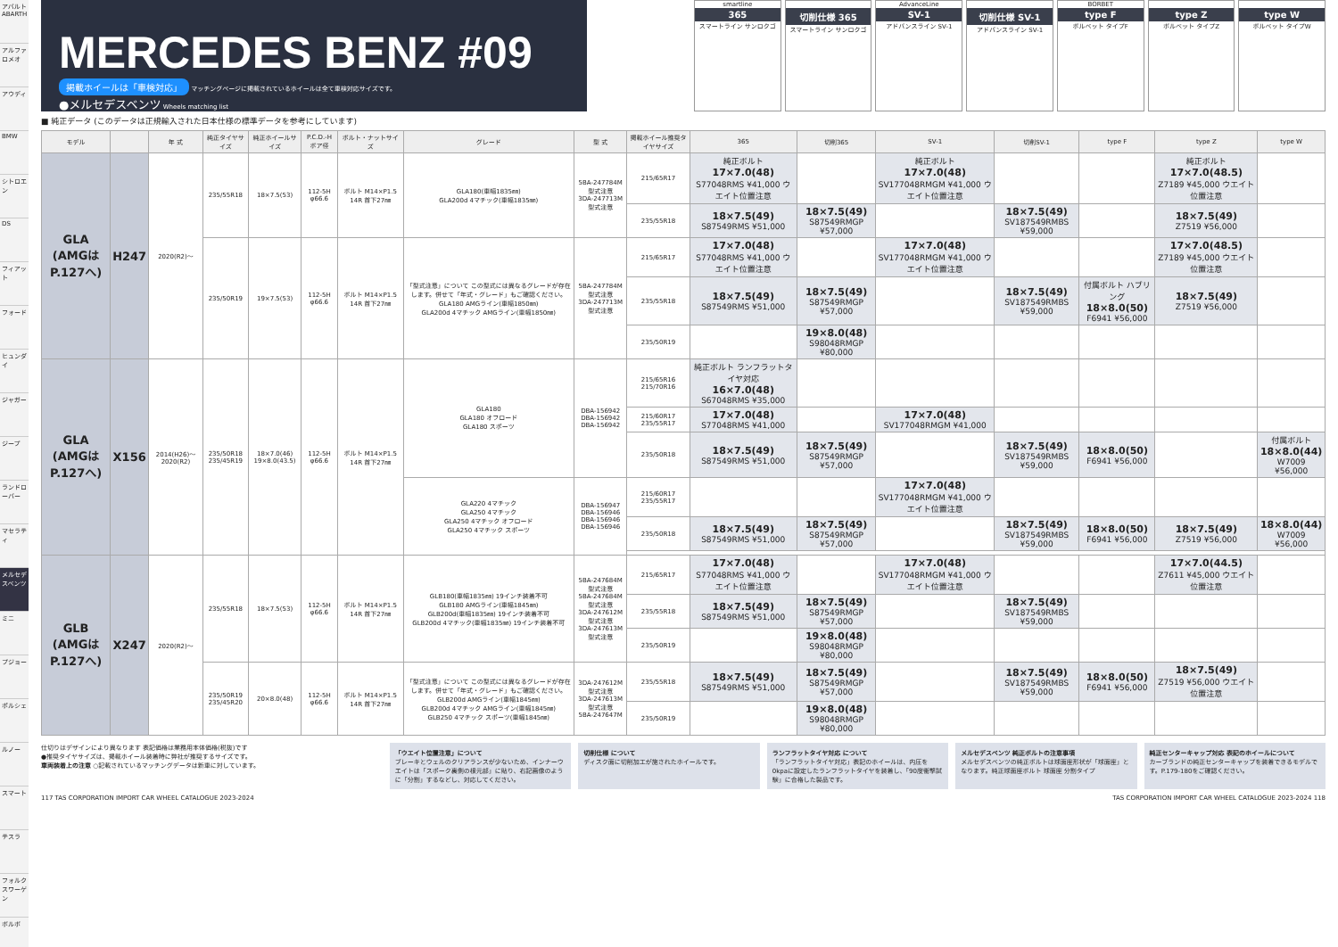アバルト ABARTH
アルファロメオ
アウディ
BMW
シトロエン
DS
フィアット
フォード
ヒュンダイ
ジャガー
ジープ
ランドローバー
マセラティ
メルセデスベンツ
ミニ
プジョー
ポルシェ
ルノー
スマート
テスラ
フォルクスワーゲン
ボルボ
MERCEDES BENZ #09
掲載ホイールは「車検対応」 マッチングページに掲載されているホイールは全て車検対応サイズです。
●メルセデスベンツ Wheels matching list
smartline
365
スマートライン サンロクゴ
切削仕様 365
スマートライン サンロクゴ
AdvanceLine
SV-1
アドバンスライン SV-1
切削仕様 SV-1
アドバンスライン SV-1
BORBET
type F
ボルベット タイプF
type Z
ボルベット タイプZ
type W
ボルベット タイプW
■ 純正データ (このデータは正規輸入された日本仕様の標準データを参考にしています)
| モデル | | 年 式 | 純正タイヤサイズ | 純正ホイールサイズ | P.C.D.-H ボア径 | ボルト・ナットサイズ | グレード | 型 式 | 掲載ホイール推奨タイヤサイズ | 365 | 切削365 | SV-1 | 切削SV-1 | type F | type Z | type W |
| --- | --- | --- | --- | --- | --- | --- | --- | --- | --- | --- | --- | --- | --- | --- | --- | --- |
| GLA (AMGはP.127へ) | H247 | 2020(R2)～ | 235/55R18 | 18×7.5(53) | 112-5H φ66.6 | ボルト M14×P1.5 14R 首下27㎜ | GLA180(車幅1835㎜) GLA200d 4マチック(車幅1835㎜) | 5BA-247784M 型式注意 3DA-247713M 型式注意 | 215/65R17 | 純正ボルト 17×7.0(48) S77048RMS ¥41,000 ウエイト位置注意 | | 純正ボルト 17×7.0(48) SV177048RMGM ¥41,000 ウエイト位置注意 | | | 純正ボルト 17×7.0(48.5) Z7189 ¥45,000 ウエイト位置注意 | |
| | | | | | | | | | 235/55R18 | 18×7.5(49) S87549RMS ¥51,000 | 18×7.5(49) S87549RMGP ¥57,000 | | 18×7.5(49) SV187549RMBS ¥59,000 | | 18×7.5(49) Z7519 ¥56,000 | |
| | | | 235/50R19 | 19×7.5(53) | 112-5H φ66.6 | ボルト M14×P1.5 14R 首下27㎜ | 「型式注意」について この型式には異なるグレードが存在します。併せて「年式・グレード」もご確認ください。 GLA180 AMGライン(車幅1850㎜) GLA200d 4マチック AMGライン(車幅1850㎜) | 5BA-247784M 型式注意 3DA-247713M 型式注意 | 215/65R17 | 17×7.0(48) S77048RMS ¥41,000 ウエイト位置注意 | | 17×7.0(48) SV177048RMGM ¥41,000 ウエイト位置注意 | | | 17×7.0(48.5) Z7189 ¥45,000 ウエイト位置注意 | |
| | | | | | | | | | 235/55R18 | 18×7.5(49) S87549RMS ¥51,000 | 18×7.5(49) S87549RMGP ¥57,000 | | 18×7.5(49) SV187549RMBS ¥59,000 | 付属ボルト ハブリング 18×8.0(50) F6941 ¥56,000 | 18×7.5(49) Z7519 ¥56,000 | |
| | | | | | | | | | 235/50R19 | | 19×8.0(48) S98048RMGP ¥80,000 | | | | | |
| GLA (AMGはP.127へ) | X156 | 2014(H26)～2020(R2) | 235/50R18 235/45R19 | 18×7.0(46) 19×8.0(43.5) | 112-5H φ66.6 | ボルト M14×P1.5 14R 首下27㎜ | GLA180 GLA180 オフロード GLA180 スポーツ | DBA-156942 DBA-156942 DBA-156942 | 215/65R16 215/70R16 | 純正ボルト ランフラットタイヤ対応 16×7.0(48) S67048RMS ¥35,000 | | | | | | |
| | | | | | | | | | 215/60R17 235/55R17 | 17×7.0(48) S77048RMS ¥41,000 | | 17×7.0(48) SV177048RMGM ¥41,000 | | | | |
| | | | | | | | | | 235/50R18 | 18×7.5(49) S87549RMS ¥51,000 | 18×7.5(49) S87549RMGP ¥57,000 | | 18×7.5(49) SV187549RMBS ¥59,000 | 18×8.0(50) F6941 ¥56,000 | | 付属ボルト 18×8.0(44) W7009 ¥56,000 |
| | | | | | | | GLA220 4マチック GLA250 4マチック GLA250 4マチック オフロード GLA250 4マチック スポーツ | DBA-156947 DBA-156946 DBA-156946 DBA-156946 | 215/60R17 235/55R17 | | | 17×7.0(48) SV177048RMGM ¥41,000 ウエイト位置注意 | | | | |
| | | | | | | | | | 235/50R18 | 18×7.5(49) S87549RMS ¥51,000 | 18×7.5(49) S87549RMGP ¥57,000 | | 18×7.5(49) SV187549RMBS ¥59,000 | 18×8.0(50) F6941 ¥56,000 | 18×7.5(49) Z7519 ¥56,000 | 18×8.0(44) W7009 ¥56,000 |
| GLB (AMGはP.127へ) | X247 | 2020(R2)～ | 235/55R18 | 18×7.5(53) | 112-5H φ66.6 | ボルト M14×P1.5 14R 首下27㎜ | GLB180(車幅1835㎜) 19インチ装着不可 GLB180 AMGライン(車幅1845㎜) GLB200d(車幅1835㎜) 19インチ装着不可 GLB200d 4マチック(車幅1835㎜) 19インチ装着不可 | 5BA-247684M 型式注意 5BA-247684M 型式注意 3DA-247612M 型式注意 3DA-247613M 型式注意 | 215/65R17 | 17×7.0(48) S77048RMS ¥41,000 ウエイト位置注意 | | 17×7.0(48) SV177048RMGM ¥41,000 ウエイト位置注意 | | | 17×7.0(44.5) Z7611 ¥45,000 ウエイト位置注意 | |
| | | | | | | | | | 235/55R18 | 18×7.5(49) S87549RMS ¥51,000 | 18×7.5(49) S87549RMGP ¥57,000 | | 18×7.5(49) SV187549RMBS ¥59,000 | | | |
| | | | | | | | | | 235/50R19 | | 19×8.0(48) S98048RMGP ¥80,000 | | | | | |
| | | | 235/50R19 235/45R20 | 20×8.0(48) | 112-5H φ66.6 | ボルト M14×P1.5 14R 首下27㎜ | 「型式注意」について この型式には異なるグレードが存在します。併せて「年式・グレード」もご確認ください。 GLB200d AMGライン(車幅1845㎜) GLB200d 4マチック AMGライン(車幅1845㎜) GLB250 4マチック スポーツ(車幅1845㎜) | 3DA-247612M 型式注意 3DA-247613M 型式注意 5BA-247647M | 235/55R18 | 18×7.5(49) S87549RMS ¥51,000 | 18×7.5(49) S87549RMGP ¥57,000 | | 18×7.5(49) SV187549RMBS ¥59,000 | 18×8.0(50) F6941 ¥56,000 | 18×7.5(49) Z7519 ¥56,000 ウエイト位置注意 | |
| | | | | | | | | | 235/50R19 | | 19×8.0(48) S98048RMGP ¥80,000 | | | | | |
仕切りはデザインにより異なります 表記価格は業務用本体価格(税抜)です
●推奨タイヤサイズは、掲載ホイール装着時に弊社が推奨するサイズです。
車両装着上の注意 ○記載されているマッチングデータは新車に対しています。
「ウエイト位置注意」について
ブレーキとウェルのクリアランスが少ないため、インナーウエイトは「スポーク裏側の根元部」に貼り、右記画像のように「分割」するなどし、対応してください。
切削仕様 について
ディスク面に切削加工が施されたホイールです。
ランフラットタイヤ対応 について
「ランフラットタイヤ対応」表記のホイールは、内圧を0kpaに設定したランフラットタイヤを装着し、「90度衝撃試験」に合格した製品です。
メルセデスベンツ 純正ボルトの注意事項
メルセデスベンツの純正ボルトは球面座形状が「球面座」となります。純正球面座ボルト 球面座 分割タイプ
純正センターキャップ対応 表記のホイールについて
カーブランドの純正センターキャップを装着できるモデルです。P.179-180をご確認ください。
117 TAS CORPORATION IMPORT CAR WHEEL CATALOGUE 2023-2024 TAS CORPORATION IMPORT CAR WHEEL CATALOGUE 2023-2024 118